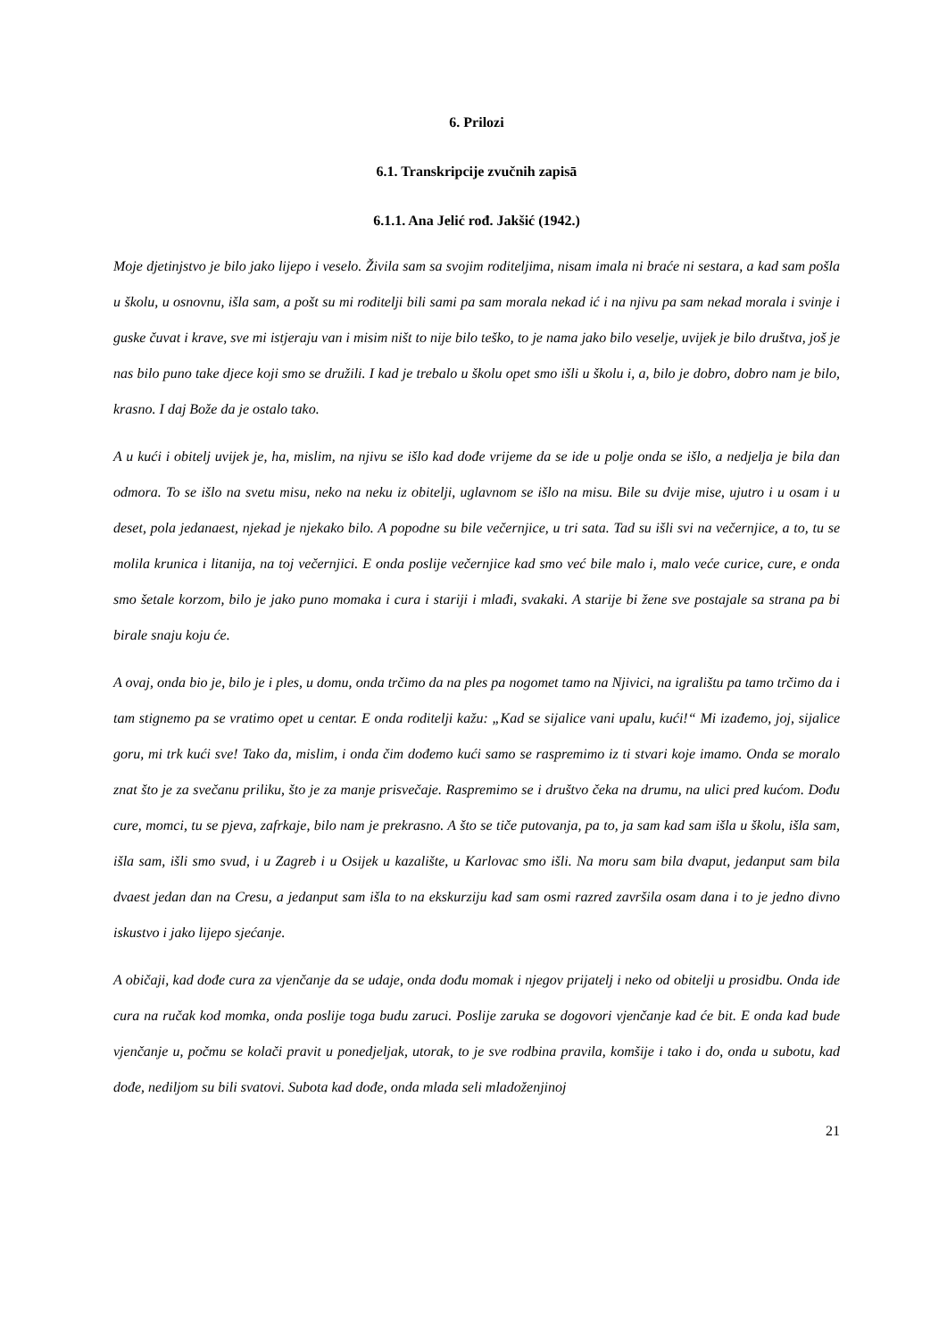6. Prilozi
6.1. Transkripcije zvučnih zapisā
6.1.1. Ana Jelić rođ. Jakšić (1942.)
Moje djetinjstvo je bilo jako lijepo i veselo. Živila sam sa svojim roditeljima, nisam imala ni braće ni sestara, a kad sam pošla u školu, u osnovnu, išla sam, a pošt su mi roditelji bili sami pa sam morala nekad ić i na njivu pa sam nekad morala i svinje i guske čuvat i krave, sve mi istjeraju van i misim ništ to nije bilo teško, to je nama jako bilo veselje, uvijek je bilo društva, još je nas bilo puno take djece koji smo se družili. I kad je trebalo u školu opet smo išli u školu i, a, bilo je dobro, dobro nam je bilo, krasno. I daj Bože da je ostalo tako.
A u kući i obitelj uvijek je, ha, mislim, na njivu se išlo kad dođe vrijeme da se ide u polje onda se išlo, a nedjelja je bila dan odmora. To se išlo na svetu misu, neko na neku iz obitelji, uglavnom se išlo na misu. Bile su dvije mise, ujutro i u osam i u deset, pola jedanaest, njekad je njekako bilo. A popodne su bile večernjice, u tri sata. Tad su išli svi na večernjice, a to, tu se molila krunica i litanija, na toj večernjici. E onda poslije večernjice kad smo već bile malo i, malo veće curice, cure, e onda smo šetale korzom, bilo je jako puno momaka i cura i stariji i mlađi, svakaki. A starije bi žene sve postajale sa strana pa bi birale snaju koju će.
A ovaj, onda bio je, bilo je i ples, u domu, onda trčimo da na ples pa nogomet tamo na Njivici, na igralištu pa tamo trčimo da i tam stignemo pa se vratimo opet u centar. E onda roditelji kažu: „Kad se sijalice vani upalu, kući!“ Mi izađemo, joj, sijalice goru, mi trk kući sve! Tako da, mislim, i onda čim dođemo kući samo se raspremimo iz ti stvari koje imamo. Onda se moralo znat što je za svečanu priliku, što je za manje prisvečaje. Raspremimo se i društvo čeka na drumu, na ulici pred kućom. Dođu cure, momci, tu se pjeva, zafrkaje, bilo nam je prekrasno. A što se tiče putovanja, pa to, ja sam kad sam išla u školu, išla sam, išla sam, išli smo svud, i u Zagreb i u Osijek u kazalište, u Karlovac smo išli. Na moru sam bila dvaput, jedanput sam bila dvaest jedan dan na Cresu, a jedanput sam išla to na ekskurziju kad sam osmi razred završila osam dana i to je jedno divno iskustvo i jako lijepo sjećanje.
A običaji, kad dođe cura za vjenčanje da se udaje, onda dođu momak i njegov prijatelj i neko od obitelji u prosidbu. Onda ide cura na ručak kod momka, onda poslije toga budu zaruci. Poslije zaruka se dogovori vjenčanje kad će bit. E onda kad bude vjenčanje u, počmu se kolači pravit u ponedjeljak, utorak, to je sve rodbina pravila, komšije i tako i do, onda u subotu, kad dođe, nediljom su bili svatovi. Subota kad dođe, onda mlada seli mladoženjinoj
21